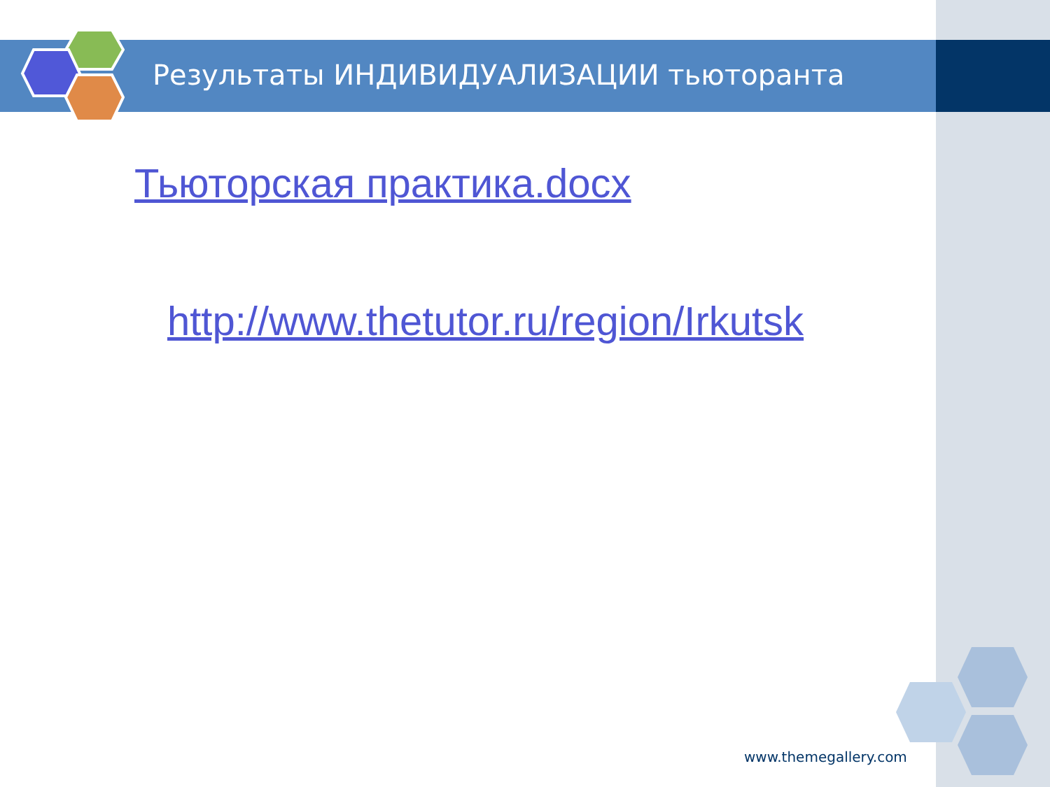Результаты ИНДИВИДУАЛИЗАЦИИ тьюторанта
Тьюторская практика.docx
http://www.thetutor.ru/region/Irkutsk
www.themegallery.com